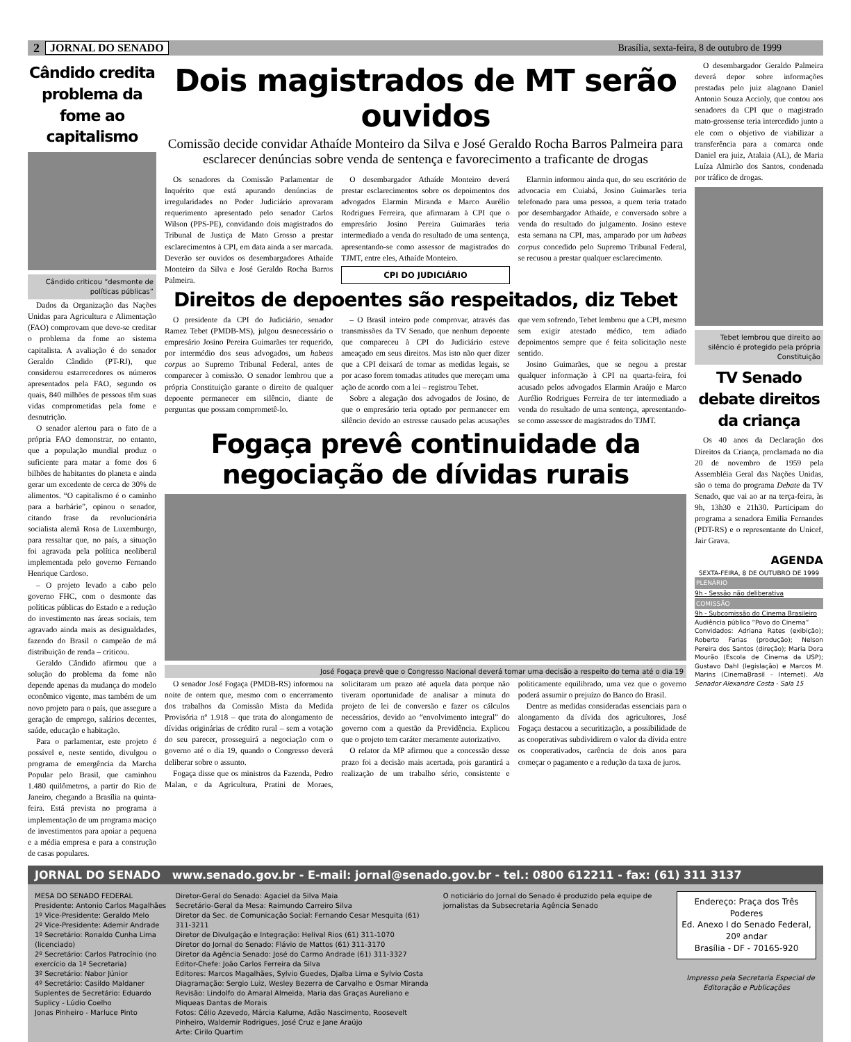2 JORNAL DO SENADO Brasília, sexta-feira, 8 de outubro de 1999
Cândido credita problema da fome ao capitalismo
Cândido criticou “desmonte de políticas públicas”
Dados da Organização das Nações Unidas para Agricultura e Alimentação (FAO) comprovam que deve-se creditar o problema da fome ao sistema capitalista. A avaliação é do senador Geraldo Cândido (PT-RJ), que considerou estarrecedores os números apresentados pela FAO, segundo os quais, 840 milhões de pessoas têm suas vidas comprometidas pela fome e desnutrição.
O senador alertou para o fato de a própria FAO demonstrar, no entanto, que a população mundial produz o suficiente para matar a fome dos 6 bilhões de habitantes do planeta e ainda gerar um excedente de cerca de 30% de alimentos. “O capitalismo é o caminho para a barbárie”, opinou o senador, citando frase da revolucionária socialista alemã Rosa de Luxemburgo, para ressaltar que, no país, a situação foi agravada pela política neoliberal implementada pelo governo Fernando Henrique Cardoso.
– O projeto levado a cabo pelo governo FHC, com o desmonte das políticas públicas do Estado e a redução do investimento nas áreas sociais, tem agravado ainda mais as desigualdades, fazendo do Brasil o campeão de má distribuição de renda – criticou.
Geraldo Cândido afirmou que a solução do problema da fome não depende apenas da mudança do modelo econômico vigente, mas também de um novo projeto para o país, que assegure a geração de emprego, salários decentes, saúde, educação e habitação.
Para o parlamentar, este projeto é possível e, neste sentido, divulgou o programa de emergência da Marcha Popular pelo Brasil, que caminhou 1.480 quilômetros, a partir do Rio de Janeiro, chegando a Brasília na quinta-feira. Está prevista no programa a implementação de um programa maciço de investimentos para apoiar a pequena e a média empresa e para a construção de casas populares.
Dois magistrados de MT serão ouvidos
Comissão decide convidar Athaíde Monteiro da Silva e José Geraldo Rocha Barros Palmeira para esclarecer denúncias sobre venda de sentença e favorecimento a traficante de drogas
Os senadores da Comissão Parlamentar de Inquérito que está apurando denúncias de irregularidades no Poder Judiciário aprovaram requerimento apresentado pelo senador Carlos Wilson (PPS-PE), convidando dois magistrados do Tribunal de Justiça de Mato Grosso a prestar esclarecimentos à CPI, em data ainda a ser marcada. Deverão ser ouvidos os desembargadores Athaíde Monteiro da Silva e José Geraldo Rocha Barros Palmeira.
O desembargador Athaíde Monteiro deverá prestar esclarecimentos sobre os depoimentos dos advogados Elarmin Miranda e Marco Aurélio Rodrigues Ferreira, que afirmaram à CPI que o empresário Josino Pereira Guimarães teria intermediado a venda do resultado de uma sentença, apresentando-se como assessor de magistrados do TJMT, entre eles, Athaíde Monteiro.
CPI DO JUDICIÁRIO
Elarmin informou ainda que, do seu escritório de advocacia em Cuiabá, Josino Guimarães teria telefonado para uma pessoa, a quem teria tratado por desembargador Athaíde, e conversado sobre a venda do resultado do julgamento. Josino esteve esta semana na CPI, mas, amparado por um habeas corpus concedido pelo Supremo Tribunal Federal, se recusou a prestar qualquer esclarecimento.
Direitos de depoentes são respeitados, diz Tebet
O presidente da CPI do Judiciário, senador Ramez Tebet (PMDB-MS), julgou desnecessário o empresário Josino Pereira Guimarães ter requerido, por intermédio dos seus advogados, um habeas corpus ao Supremo Tribunal Federal, antes de comparecer à comissão. O senador lembrou que a própria Constituição garante o direito de qualquer depoente permanecer em silêncio, diante de perguntas que possam comprometê-lo.
– O Brasil inteiro pode comprovar, através das transmissões da TV Senado, que nenhum depoente que compareceu à CPI do Judiciário esteve ameaçado em seus direitos. Mas isto não quer dizer que a CPI deixará de tomar as medidas legais, se por acaso forem tomadas atitudes que mereçam uma ação de acordo com a lei – registrou Tebet.
Sobre a alegação dos advogados de Josino, de que o empresário teria optado por permanecer em silêncio devido ao estresse causado pelas acusações que vem sofrendo, Tebet lembrou que a CPI, mesmo sem exigir atestado médico, tem adiado depoimentos sempre que é feita solicitação neste sentido.
Josino Guimarães, que se negou a prestar qualquer informação à CPI na quarta-feira, foi acusado pelos advogados Elarmin Araújo e Marco Aurélio Rodrigues Ferreira de ter intermediado a venda do resultado de uma sentença, apresentando-se como assessor de magistrados do TJMT.
Fogaça prevê continuidade da negociação de dívidas rurais
José Fogaça prevê que o Congresso Nacional deverá tomar uma decisão a respeito do tema até o dia 19
O senador José Fogaça (PMDB-RS) informou na noite de ontem que, mesmo com o encerramento dos trabalhos da Comissão Mista da Medida Provisória nº 1.918 – que trata do alongamento de dívidas originárias de crédito rural – sem a votação do seu parecer, prosseguirá a negociação com o governo até o dia 19, quando o Congresso deverá deliberar sobre o assunto.
Fogaça disse que os ministros da Fazenda, Pedro Malan, e da Agricultura, Pratini de Moraes, solicitaram um prazo até aquela data porque não tiveram oportunidade de analisar a minuta do projeto de lei de conversão e fazer os cálculos necessários, devido ao “envolvimento integral” do governo com a questão da Previdência. Explicou que o projeto tem caráter meramente autorizativo.
O relator da MP afirmou que a concessão desse prazo foi a decisão mais acertada, pois garantirá a realização de um trabalho sério, consistente e politicamente equilibrado, uma vez que o governo poderá assumir o prejuízo do Banco do Brasil.
Dentre as medidas consideradas essenciais para o alongamento da dívida dos agricultores, José Fogaça destacou a securitização, a possibilidade de as cooperativas subdividirem o valor da dívida entre os cooperativados, carência de dois anos para começar o pagamento e a redução da taxa de juros.
O desembargador Geraldo Palmeira deverá depor sobre informações prestadas pelo juiz alagoano Daniel Antonio Souza Accioly, que contou aos senadores da CPI que o magistrado mato-grossense teria intercedido junto a ele com o objetivo de viabilizar a transferência para a comarca onde Daniel era juiz, Atalaia (AL), de Maria Luíza Almirão dos Santos, condenada por tráfico de drogas.
Tebet lembrou que direito ao silêncio é protegido pela própria Constituição
TV Senado debate direitos da criança
Os 40 anos da Declaração dos Direitos da Criança, proclamada no dia 20 de novembro de 1959 pela Assembléia Geral das Nações Unidas, são o tema do programa Debate da TV Senado, que vai ao ar na terça-feira, às 9h, 13h30 e 21h30. Participam do programa a senadora Emilia Fernandes (PDT-RS) e o representante do Unicef, Jair Grava.
AGENDA
SEXTA-FEIRA, 8 DE OUTUBRO DE 1999
PLENÁRIO
9h - Sessão não deliberativa
COMISSÃO
9h - Subcomissão do Cinema Brasileiro
Audiência pública “Povo do Cinema”
Convidados: Adriana Rates (exibição); Roberto Farias (produção); Nelson Pereira dos Santos (direção); Maria Dora Mourão (Escola de Cinema da USP); Gustavo Dahl (legislação) e Marcos M. Marins (CinemaBrasil - Internet). Ala Senador Alexandre Costa - Sala 15
JORNAL DO SENADO www.senado.gov.br - E-mail: jornal@senado.gov.br - tel.: 0800 612211 - fax: (61) 311 3137
MESA DO SENADO FEDERAL
Presidente: Antonio Carlos Magalhães
1º Vice-Presidente: Geraldo Melo
2º Vice-Presidente: Ademir Andrade
1º Secretário: Ronaldo Cunha Lima (licenciado)
2º Secretário: Carlos Patrocínio (no exercício da 1ª Secretaria)
3º Secretário: Nabor Júnior
4º Secretário: Casildo Maldaner
Suplentes de Secretário: Eduardo Suplicy - Lúdio Coelho
Jonas Pinheiro - Marluce Pinto
Diretor-Geral do Senado: Agaciel da Silva Maia
Secretário-Geral da Mesa: Raimundo Carreiro Silva
Diretor da Sec. de Comunicação Social: Fernando Cesar Mesquita (61) 311-3211
Diretor de Divulgação e Integração: Helival Rios (61) 311-1070
Diretor do Jornal do Senado: Flávio de Mattos (61) 311-3170
Diretor da Agência Senado: José do Carmo Andrade (61) 311-3327
Editor-Chefe: João Carlos Ferreira da Silva
Editores: Marcos Magalhães, Sylvio Guedes, Djalba Lima e Sylvio Costa
Diagramação: Sergio Luiz, Wesley Bezerra de Carvalho e Osmar Miranda
Revisão: Lindolfo do Amaral Almeida, Maria das Graças Aureliano e Miqueas Dantas de Morais
Fotos: Célio Azevedo, Márcia Kalume, Adão Nascimento, Roosevelt Pinheiro, Waldemir Rodrigues, José Cruz e Jane Araújo
Arte: Cirilo Quartim
O noticiário do Jornal do Senado é produzido pela equipe de jornalistas da Subsecretaria Agência Senado
Endereço: Praça dos Três Poderes
Ed. Anexo I do Senado Federal, 20º andar
Brasília - DF - 70165-920
Impresso pela Secretaria Especial de Editoração e Publicações